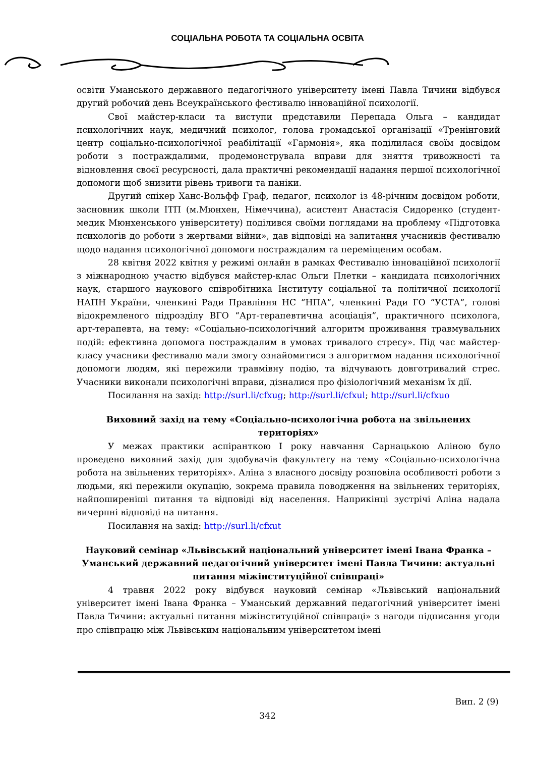СОЦІАЛЬНА РОБОТА ТА СОЦІАЛЬНА ОСВІТА
освіти Уманського державного педагогічного університету імені Павла Тичини відбувся другий робочий день Всеукраїнського фестивалю інноваційної психології.
Свої майстер-класи та виступи представили Перепада Ольга – кандидат психологічних наук, медичний психолог, голова громадської організації «Тренінговий центр соціально-психологічної реабілітації «Гармонія», яка поділилася своїм досвідом роботи з постраждалими, продемонструвала вправи для зняття тривожності та відновлення своєї ресурсності, дала практичні рекомендації надання першої психологічної допомоги щоб знизити рівень тривоги та паніки.
Другий спікер Ханс-Вольфф Граф, педагог, психолог із 48-річним досвідом роботи, засновник школи ІТП (м.Мюнхен, Німеччина), асистент Анастасія Сидоренко (студент-медик Мюнхенського університету) поділився своїми поглядами на проблему «Підготовка психологів до роботи з жертвами війни», дав відповіді на запитання учасників фестивалю щодо надання психологічної допомоги постраждалим та переміщеним особам.
28 квітня 2022 квітня у режимі онлайн в рамках Фестивалю інноваційної психології з міжнародною участю відбувся майстер-клас Ольги Плетки – кандидата психологічних наук, старшого наукового співробітника Інституту соціальної та політичної психології НАПН України, членкині Ради Правління НС “НПА”, членкині Ради ГО “УСТА”, голові відокремленого підрозділу ВГО “Арт-терапевтична асоціація”, практичного психолога, арт-терапевта, на тему: «Соціально-психологічний алгоритм проживання травмувальних подій: ефективна допомога постраждалим в умовах тривалого стресу». Під час майстер-класу учасники фестивалю мали змогу ознайомитися з алгоритмом надання психологічної допомоги людям, які пережили травмівну подію, та відчувають довготривалий стрес. Учасники виконали психологічні вправи, дізналися про фізіологічний механізм їх дії.
Посилання на захід: http://surl.li/cfxug; http://surl.li/cfxul; http://surl.li/cfxuo
Виховний захід на тему «Соціально-психологічна робота на звільнених територіях»
У межах практики аспіранткою І року навчання Сарнацькою Аліною було проведено виховний захід для здобувачів факультету на тему «Соціально-психологічна робота на звільнених територіях». Аліна з власного досвіду розповіла особливості роботи з людьми, які пережили окупацію, зокрема правила поводження на звільнених територіях, найпоширеніші питання та відповіді від населення. Наприкінці зустрічі Аліна надала вичерпні відповіді на питання.
Посилання на захід: http://surl.li/cfxut
Науковий семінар «Львівський національний університет імені Івана Франка – Уманський державний педагогічний університет імені Павла Тичини: актуальні питання міжінституційної співпраці»
4 травня 2022 року відбувся науковий семінар «Львівський національний університет імені Івана Франка – Уманський державний педагогічний університет імені Павла Тичини: актуальні питання міжінституційної співпраці» з нагоди підписання угоди про співпрацю між Львівським національним університетом імені
Вип. 2 (9)
342